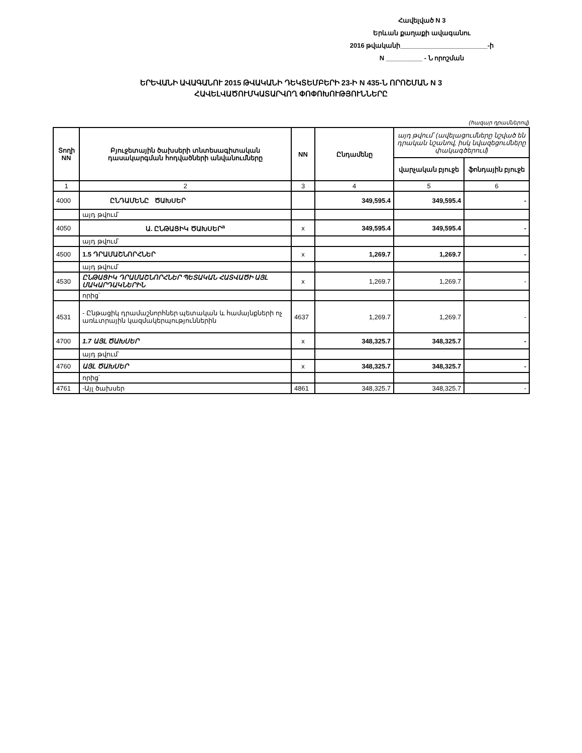Հավելված N 3
Երևան քաղաքի ավագանու
2016 թվականի________________________-ի
N __________ - Ն որոշման
ԵՐԵՎԱՆԻ ԱՎԱԳԱՆՈՒ 2015 ԹՎԱԿԱՆԻ ԴԵԿՏԵՄԲԵՐԻ 23-Ի N 435-Ն ՈՐՈՇՄԱՆ N 3
ՀԱՎԵԼՎԱԾՈՒՄԿԱՏԱՐՎՈՂ ՓՈՓՈԽՈՒԹՅՈՒՆՆԵՐԸ
(հազար դրամներով)
| Տողի NN | Բյուջետային ծախսերի տնտեսագիտական դասակարգման հոդվածների անվանումները | NN | Ընդամենը | այդ թվում՝ (ավելացումները նշված են դրական նշանով, իսկ նվազեցումները փակագծերում) | |
| --- | --- | --- | --- | --- | --- |
| | | | | վարչական բյուջե | ֆոնդային բյուջե |
| 1 | 2 | 3 | 4 | 5 | 6 |
| 4000 | ԸՆԴԱՄԵՆԸ ԾԱԽՍԵՐ | | 349,595.4 | 349,595.4 | - |
| | այդ թվում՝ | | | | |
| 4050 | Ա. ԸՆԹԱՑԻԿ ԾԱԽՍԵՐ<sup>a</sup> | x | 349,595.4 | 349,595.4 | - |
| | այդ թվում՝ | | | | |
| 4500 | 1.5 ԴՐԱՄԱՇՆՈՐՀՆԵՐ | x | 1,269.7 | 1,269.7 | - |
| | այդ թվում՝ | | | | |
| 4530 | ԸՆԹԱՑԻԿ ԴՐԱՄԱՇՆՈՐՀՆԵՐ ՊԵՏԱԿԱՆ ՀԱՏՎԱԾԻ ԱՅԼ ՄԱԿԱՐԴԱԿՆԵՐԻՆ | x | 1,269.7 | 1,269.7 | - |
| | որից՝ | | | | |
| 4531 | - Ընթացիկ դրամաշնորհներ պետական և համայնքների ոչ առևտրային կազմակերպություններին | 4637 | 1,269.7 | 1,269.7 | - |
| 4700 | 1.7 ԱՅԼ ԾԱԽՍԵՐ | x | 348,325.7 | 348,325.7 | - |
| | այդ թվում՝ | | | | |
| 4760 | ԱՅԼ ԾԱԽՍԵՐ | x | 348,325.7 | 348,325.7 | - |
| | որից՝ | | | | |
| 4761 | -Այլ ծախսեր | 4861 | 348,325.7 | 348,325.7 | - |